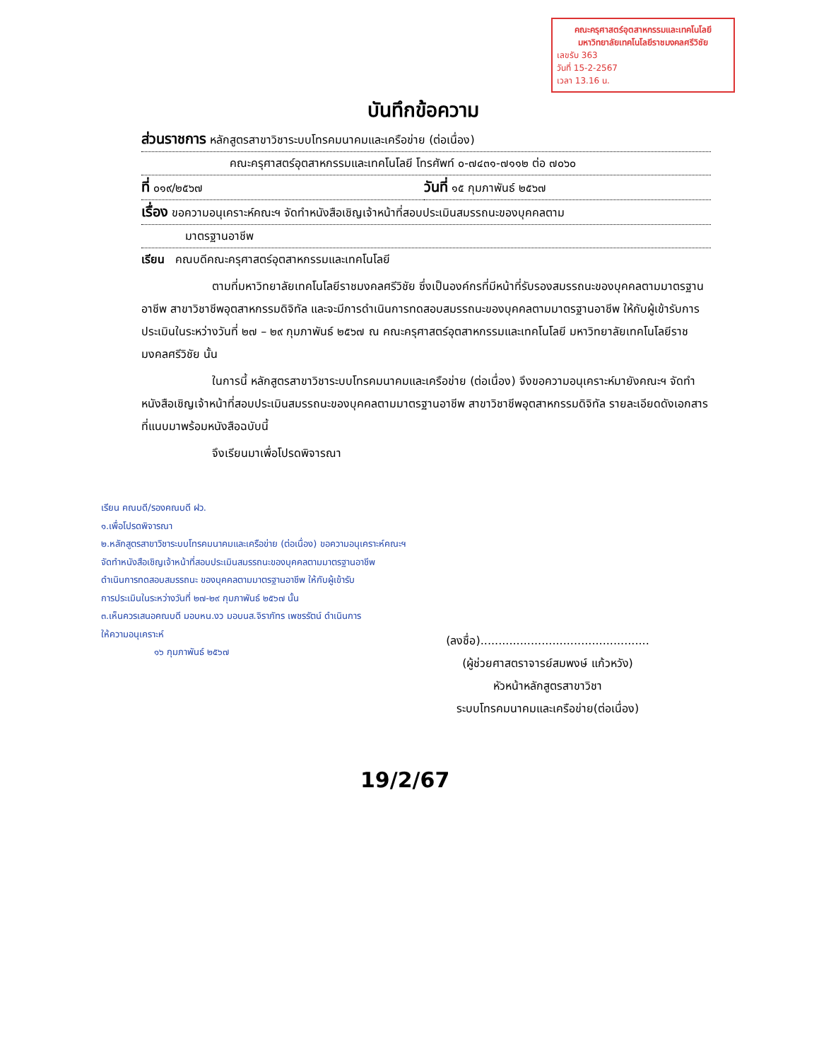คณะครุศาสตร์อุตสาหกรรมและเทคโนโลยี
มหาวิทยาลัยเทคโนโลยีราชมงคลศรีวิชัย
เลขรับ 363
วันที่ 15-2-2567
เวลา 13.16 น.
บันทึกข้อความ
ส่วนราชการ หลักสูตรสาขาวิชาระบบโทรคมนาคมและเครือข่าย (ต่อเนื่อง)
คณะครุศาสตร์อุตสาหกรรมและเทคโนโลยี โทรศัพท์ ๐-๗๔๓๑-๗๑๑๒ ต่อ ๗๐๖๐
ที่ ๐๑๙/๒๕๖๗
วันที่ ๑๕ กุมภาพันธ์ ๒๕๖๗
เรื่อง ขอความอนุเคราะห์คณะฯ จัดทำหนังสือเชิญเจ้าหน้าที่สอบประเมินสมรรถนะของบุคคลตาม
มาตรฐานอาชีพ
เรียน คณบดีคณะครุศาสตร์อุตสาหกรรมและเทคโนโลยี
ตามที่มหาวิทยาลัยเทคโนโลยีราชมงคลศรีวิชัย ซึ่งเป็นองค์กรที่มีหน้าที่รับรองสมรรถนะของบุคคลตามมาตรฐานอาชีพ สาขาวิชาชีพอุตสาหกรรมดิจิทัล และจะมีการดำเนินการทดสอบสมรรถนะของบุคคลตามมาตรฐานอาชีพ ให้กับผู้เข้ารับการประเมินในระหว่างวันที่ ๒๗ – ๒๙ กุมภาพันธ์ ๒๕๖๗ ณ คณะครุศาสตร์อุตสาหกรรมและเทคโนโลยี มหาวิทยาลัยเทคโนโลยีราชมงคลศรีวิชัย นั้น
ในการนี้ หลักสูตรสาขาวิชาระบบโทรคมนาคมและเครือข่าย (ต่อเนื่อง) จึงขอความอนุเคราะห์มายังคณะฯ จัดทำหนังสือเชิญเจ้าหน้าที่สอบประเมินสมรรถนะของบุคคลตามมาตรฐานอาชีพ สาขาวิชาชีพอุตสาหกรรมดิจิทัล รายละเอียดดังเอกสารที่แนบมาพร้อมหนังสือฉบับนี้
จึงเรียนมาเพื่อโปรดพิจารณา
เรียน คณบดี/รองคณบดี ฝว.
๑.เพื่อโปรดพิจารณา
๒.หลักสูตรสาขาวิชาระบบโทรคมนาคมและเครือข่าย (ต่อเนื่อง) ขอความอนุเคราะห์คณะฯ
จัดทำหนังสือเชิญเจ้าหน้าที่สอบประเมินสมรรถนะของบุคคลตามมาตรฐานอาชีพ
ดำเนินการทดสอบสมรรถนะ ของบุคคลตามมาตรฐานอาชีพ ให้กับผู้เข้ารับ
การประเมินในระหว่างวันที่ ๒๗-๒๙ กุมภาพันธ์ ๒๕๖๗ นั้น
๓.เห็นควรเสนอคณบดี มอบหน.งว มอบนส.จิราภัทร เพชรรัตน์ ดำเนินการ
ให้ความอนุเคราะห์
๑๖ กุมภาพันธ์ ๒๕๖๗
(ลงชื่อ)...............................................
(ผู้ช่วยศาสตราจารย์สมพงษ์ แก้วหวัง)
หัวหน้าหลักสูตรสาขาวิชา
ระบบโทรคมนาคมและเครือข่าย(ต่อเนื่อง)
19/2/67